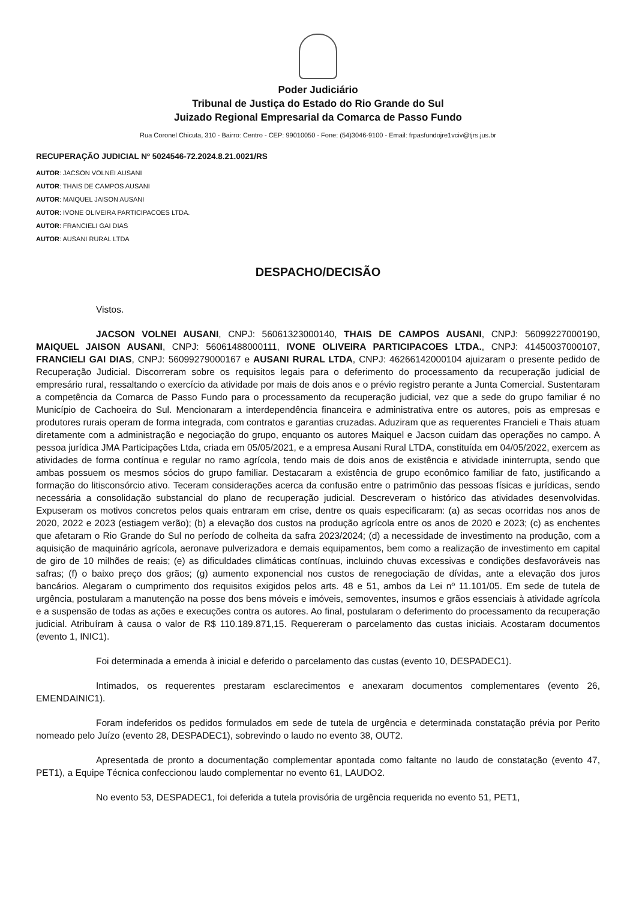Poder Judiciário
Tribunal de Justiça do Estado do Rio Grande do Sul
Juizado Regional Empresarial da Comarca de Passo Fundo
Rua Coronel Chicuta, 310 - Bairro: Centro - CEP: 99010050 - Fone: (54)3046-9100 - Email: frpasfundojre1vciv@tjrs.jus.br
RECUPERAÇÃO JUDICIAL Nº 5024546-72.2024.8.21.0021/RS
AUTOR: JACSON VOLNEI AUSANI
AUTOR: THAIS DE CAMPOS AUSANI
AUTOR: MAIQUEL JAISON AUSANI
AUTOR: IVONE OLIVEIRA PARTICIPACOES LTDA.
AUTOR: FRANCIELI GAI DIAS
AUTOR: AUSANI RURAL LTDA
DESPACHO/DECISÃO
Vistos.
JACSON VOLNEI AUSANI, CNPJ: 56061323000140, THAIS DE CAMPOS AUSANI, CNPJ: 56099227000190, MAIQUEL JAISON AUSANI, CNPJ: 56061488000111, IVONE OLIVEIRA PARTICIPACOES LTDA., CNPJ: 41450037000107, FRANCIELI GAI DIAS, CNPJ: 56099279000167 e AUSANI RURAL LTDA, CNPJ: 46266142000104 ajuizaram o presente pedido de Recuperação Judicial. Discorreram sobre os requisitos legais para o deferimento do processamento da recuperação judicial de empresário rural, ressaltando o exercício da atividade por mais de dois anos e o prévio registro perante a Junta Comercial. Sustentaram a competência da Comarca de Passo Fundo para o processamento da recuperação judicial, vez que a sede do grupo familiar é no Município de Cachoeira do Sul. Mencionaram a interdependência financeira e administrativa entre os autores, pois as empresas e produtores rurais operam de forma integrada, com contratos e garantias cruzadas. Aduziram que as requerentes Francieli e Thais atuam diretamente com a administração e negociação do grupo, enquanto os autores Maiquel e Jacson cuidam das operações no campo. A pessoa jurídica JMA Participações Ltda, criada em 05/05/2021, e a empresa Ausani Rural LTDA, constituída em 04/05/2022, exercem as atividades de forma contínua e regular no ramo agrícola, tendo mais de dois anos de existência e atividade ininterrupta, sendo que ambas possuem os mesmos sócios do grupo familiar. Destacaram a existência de grupo econômico familiar de fato, justificando a formação do litisconsórcio ativo. Teceram considerações acerca da confusão entre o patrimônio das pessoas físicas e jurídicas, sendo necessária a consolidação substancial do plano de recuperação judicial. Descreveram o histórico das atividades desenvolvidas. Expuseram os motivos concretos pelos quais entraram em crise, dentre os quais especificaram: (a) as secas ocorridas nos anos de 2020, 2022 e 2023 (estiagem verão); (b) a elevação dos custos na produção agrícola entre os anos de 2020 e 2023; (c) as enchentes que afetaram o Rio Grande do Sul no período de colheita da safra 2023/2024; (d) a necessidade de investimento na produção, com a aquisição de maquinário agrícola, aeronave pulverizadora e demais equipamentos, bem como a realização de investimento em capital de giro de 10 milhões de reais; (e) as dificuldades climáticas contínuas, incluindo chuvas excessivas e condições desfavoráveis nas safras; (f) o baixo preço dos grãos; (g) aumento exponencial nos custos de renegociação de dívidas, ante a elevação dos juros bancários. Alegaram o cumprimento dos requisitos exigidos pelos arts. 48 e 51, ambos da Lei nº 11.101/05. Em sede de tutela de urgência, postularam a manutenção na posse dos bens móveis e imóveis, semoventes, insumos e grãos essenciais à atividade agrícola e a suspensão de todas as ações e execuções contra os autores. Ao final, postularam o deferimento do processamento da recuperação judicial. Atribuíram à causa o valor de R$ 110.189.871,15. Requereram o parcelamento das custas iniciais. Acostaram documentos (evento 1, INIC1).
Foi determinada a emenda à inicial e deferido o parcelamento das custas (evento 10, DESPADEC1).
Intimados, os requerentes prestaram esclarecimentos e anexaram documentos complementares (evento 26, EMENDAINIC1).
Foram indeferidos os pedidos formulados em sede de tutela de urgência e determinada constatação prévia por Perito nomeado pelo Juízo (evento 28, DESPADEC1), sobrevindo o laudo no evento 38, OUT2.
Apresentada de pronto a documentação complementar apontada como faltante no laudo de constatação (evento 47, PET1), a Equipe Técnica confeccionou laudo complementar no evento 61, LAUDO2.
No evento 53, DESPADEC1, foi deferida a tutela provisória de urgência requerida no evento 51, PET1,